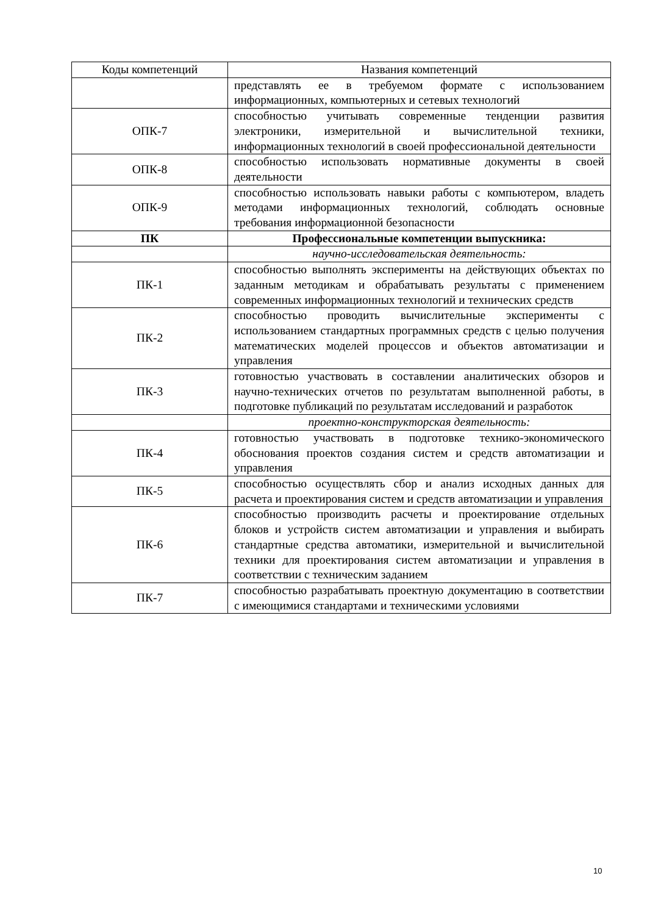| Коды компетенций | Названия компетенций |
| | представлять ее в требуемом формате с использованием информационных, компьютерных и сетевых технологий |
| ОПК-7 | способностью учитывать современные тенденции развития электроники, измерительной и вычислительной техники, информационных технологий в своей профессиональной деятельности |
| ОПК-8 | способностью использовать нормативные документы в своей деятельности |
| ОПК-9 | способностью использовать навыки работы с компьютером, владеть методами информационных технологий, соблюдать основные требования информационной безопасности |
| ПК | Профессиональные компетенции выпускника: |
| | научно-исследовательская деятельность: |
| ПК-1 | способностью выполнять эксперименты на действующих объектах по заданным методикам и обрабатывать результаты с применением современных информационных технологий и технических средств |
| ПК-2 | способностью проводить вычислительные эксперименты с использованием стандартных программных средств с целью получения математических моделей процессов и объектов автоматизации и управления |
| ПК-3 | готовностью участвовать в составлении аналитических обзоров и научно-технических отчетов по результатам выполненной работы, в подготовке публикаций по результатам исследований и разработок |
| | проектно-конструкторская деятельность: |
| ПК-4 | готовностью участвовать в подготовке технико-экономического обоснования проектов создания систем и средств автоматизации и управления |
| ПК-5 | способностью осуществлять сбор и анализ исходных данных для расчета и проектирования систем и средств автоматизации и управления |
| ПК-6 | способностью производить расчеты и проектирование отдельных блоков и устройств систем автоматизации и управления и выбирать стандартные средства автоматики, измерительной и вычислительной техники для проектирования систем автоматизации и управления в соответствии с техническим заданием |
| ПК-7 | способностью разрабатывать проектную документацию в соответствии с имеющимися стандартами и техническими условиями |
10